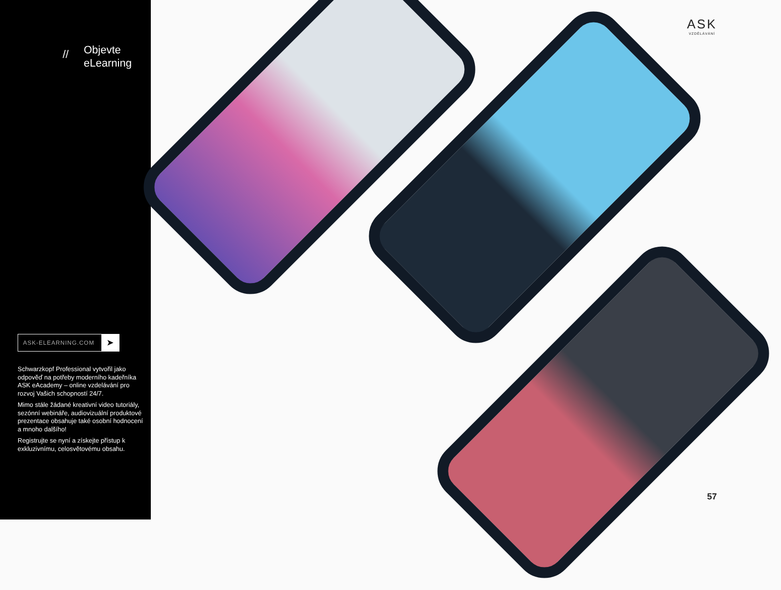//
Objevte
eLearning
ASK-ELEARNING.COM ➤
Schwarzkopf Professional vytvořil jako odpověď na potřeby moderního kadeřníka ASK eAcademy – online vzdelávání pro rozvoj Vašich schopností 24/7.
Mimo stále žádané kreativní video tutoriály, sezónní webináře, audiovizuální produktové prezentace obsahuje také osobní hodnocení a mnoho dalšího!
Registrujte se nyní a získejte přístup k exkluzivnímu, celosvětovému obsahu.
ASK
VZDĚLÁVÁNÍ
57